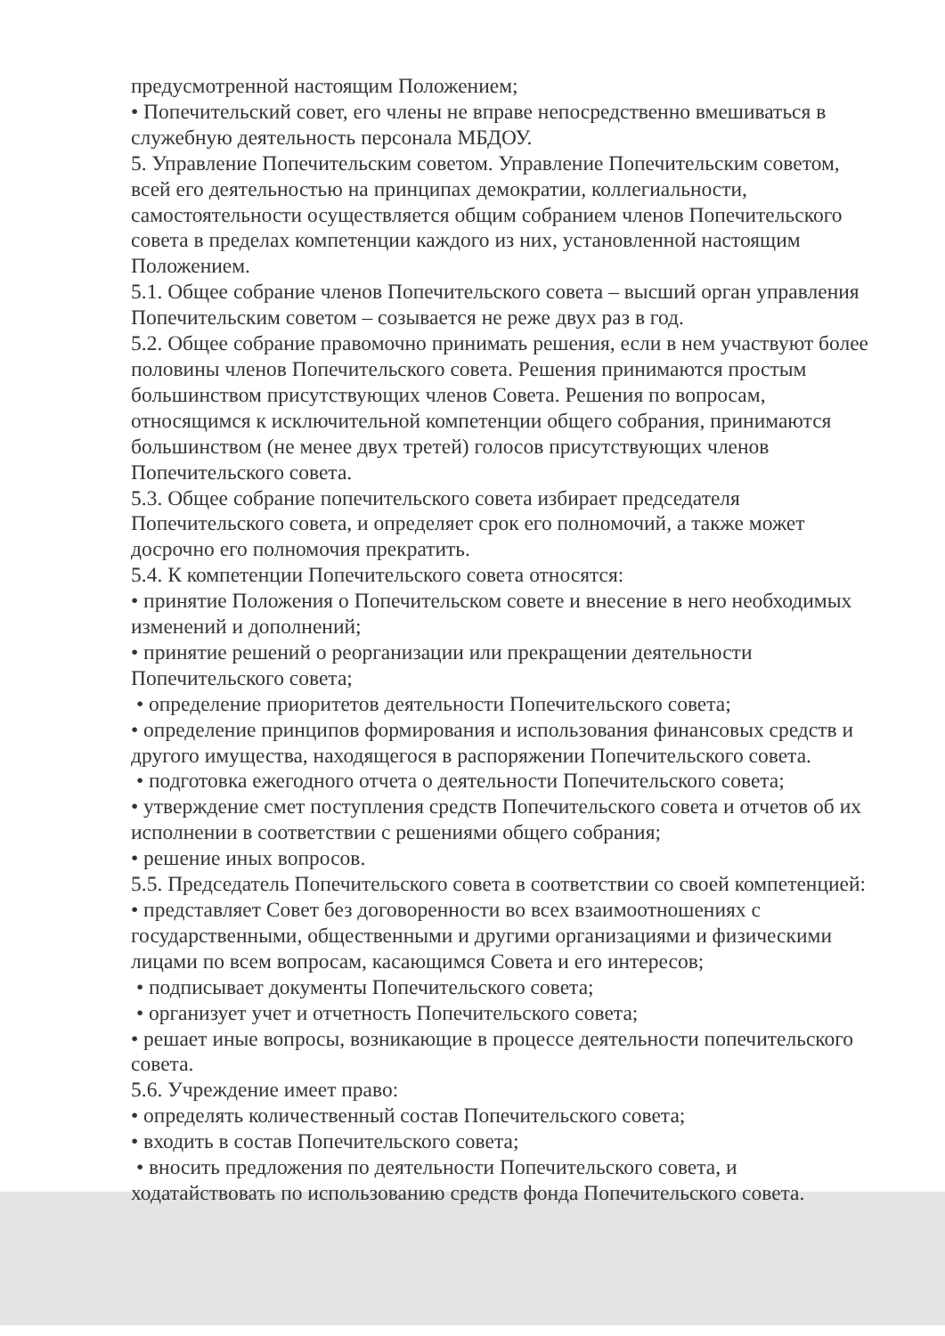предусмотренной настоящим Положением;
• Попечительский совет, его члены не вправе непосредственно вмешиваться в служебную деятельность персонала МБДОУ.
5. Управление Попечительским советом. Управление Попечительским советом, всей его деятельностью на принципах демократии, коллегиальности, самостоятельности осуществляется общим собранием членов Попечительского совета в пределах компетенции каждого из них, установленной настоящим Положением.
5.1. Общее собрание членов Попечительского совета – высший орган управления Попечительским советом – созывается не реже двух раз в год.
5.2. Общее собрание правомочно принимать решения, если в нем участвуют более половины членов Попечительского совета. Решения принимаются простым большинством присутствующих членов Совета. Решения по вопросам, относящимся к исключительной компетенции общего собрания, принимаются большинством (не менее двух третей) голосов присутствующих членов Попечительского совета.
5.3. Общее собрание попечительского совета избирает председателя Попечительского совета, и определяет срок его полномочий, а также может досрочно его полномочия прекратить.
5.4. К компетенции Попечительского совета относятся:
• принятие Положения о Попечительском совете и внесение в него необходимых изменений и дополнений;
• принятие решений о реорганизации или прекращении деятельности Попечительского совета;
• определение приоритетов деятельности Попечительского совета;
• определение принципов формирования и использования финансовых средств и другого имущества, находящегося в распоряжении Попечительского совета.
• подготовка ежегодного отчета о деятельности Попечительского совета;
• утверждение смет поступления средств Попечительского совета и отчетов об их исполнении в соответствии с решениями общего собрания;
• решение иных вопросов.
5.5. Председатель Попечительского совета в соответствии со своей компетенцией:
• представляет Совет без договоренности во всех взаимоотношениях с государственными, общественными и другими организациями и физическими лицами по всем вопросам, касающимся Совета и его интересов;
• подписывает документы Попечительского совета;
• организует учет и отчетность Попечительского совета;
• решает иные вопросы, возникающие в процессе деятельности попечительского совета.
5.6. Учреждение имеет право:
• определять количественный состав Попечительского совета;
• входить в состав Попечительского совета;
• вносить предложения по деятельности Попечительского совета, и ходатайствовать по использованию средств фонда Попечительского совета.